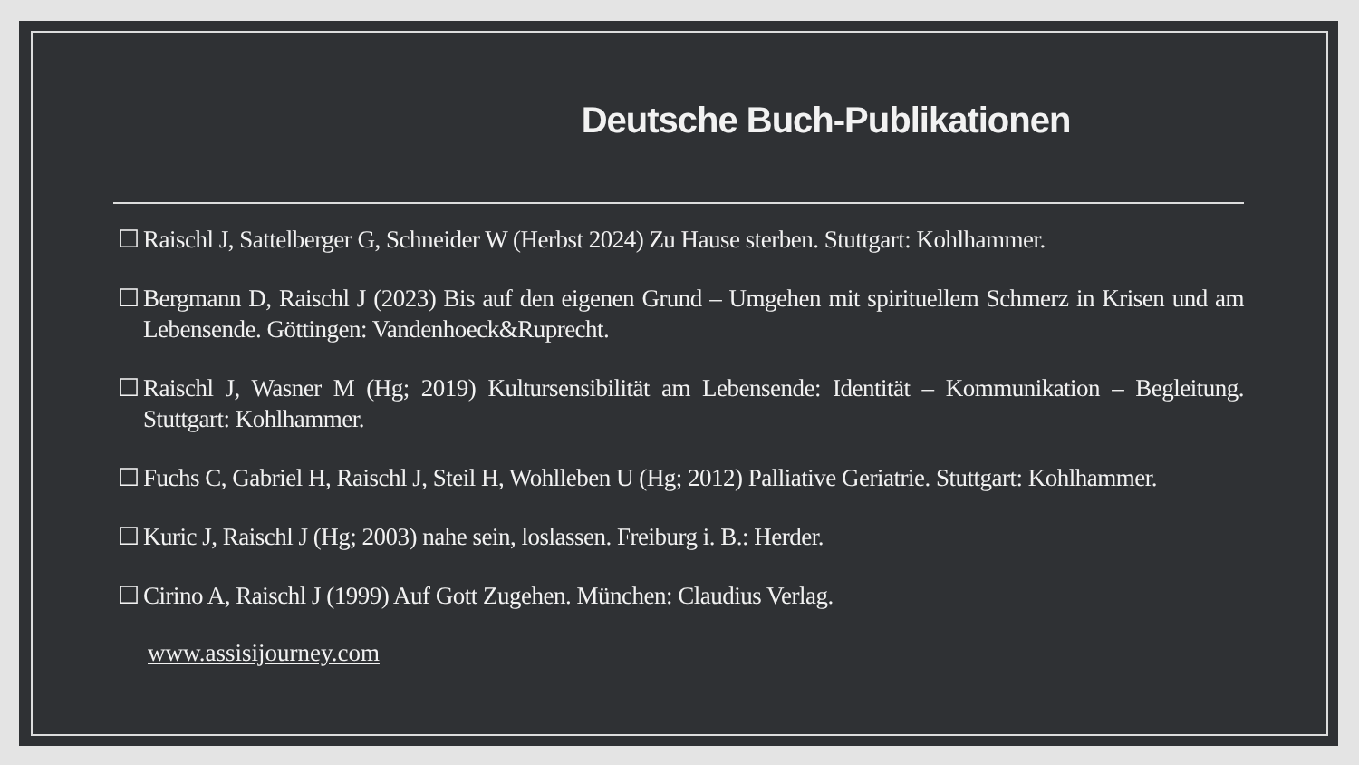Deutsche Buch-Publikationen
☐ Raischl J, Sattelberger G, Schneider W (Herbst 2024) Zu Hause sterben. Stuttgart: Kohlhammer.
☐ Bergmann D, Raischl J (2023) Bis auf den eigenen Grund – Umgehen mit spirituellem Schmerz in Krisen und am Lebensende. Göttingen: Vandenhoeck&Ruprecht.
☐ Raischl J, Wasner M (Hg; 2019) Kultursensibilität am Lebensende: Identität – Kommunikation – Begleitung. Stuttgart: Kohlhammer.
☐ Fuchs C, Gabriel H, Raischl J, Steil H, Wohlleben U (Hg; 2012) Palliative Geriatrie. Stuttgart: Kohlhammer.
☐ Kuric J, Raischl J (Hg; 2003) nahe sein, loslassen. Freiburg i. B.: Herder.
☐ Cirino A, Raischl J (1999) Auf Gott Zugehen. München: Claudius Verlag.
www.assisijourney.com